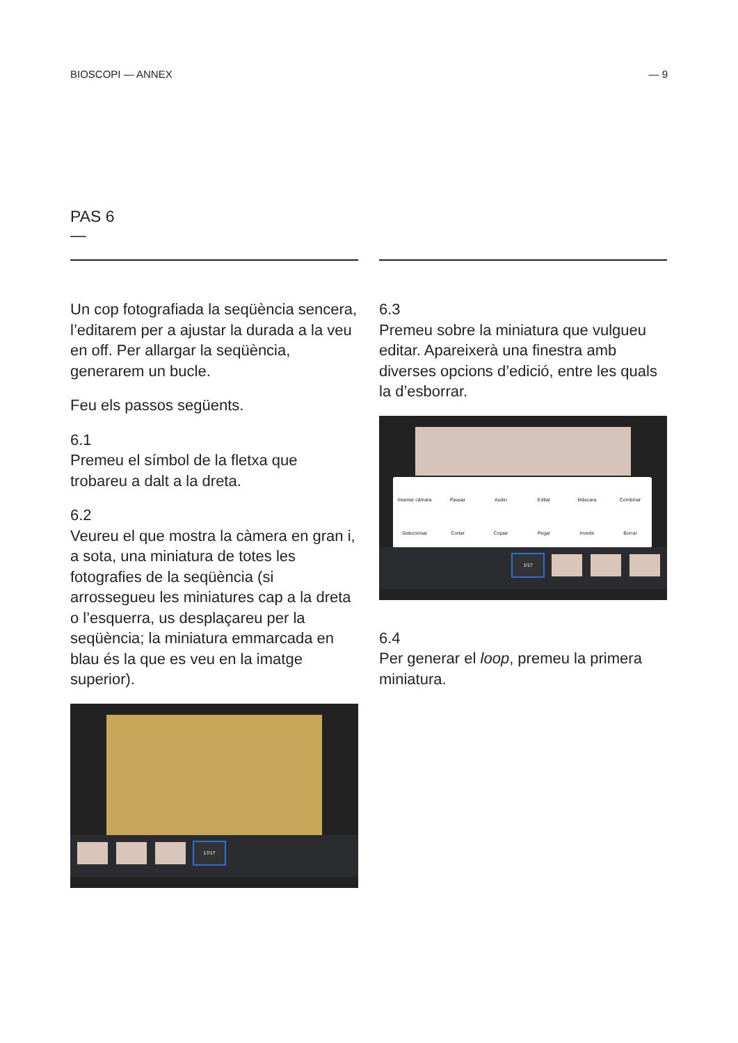BIOSCOPI — ANNEX — 9
PAS 6
—
Un cop fotografiada la seqüència sencera, l’editarem per a ajustar la durada a la veu en off. Per allargar la seqüència, generarem un bucle.
Feu els passos següents.
6.1
Premeu el símbol de la fletxa que trobareu a dalt a la dreta.
6.2
Veureu el que mostra la càmera en gran i, a sota, una miniatura de totes les fotografies de la seqüència (si arrossegueu les miniatures cap a la dreta o l’esquerra, us desplaçareu per la seqüència; la miniatura emmarcada en blau és la que es veu en la imatge superior).
17/17
6.3
Premeu sobre la miniatura que vulgueu editar. Apareixerà una finestra amb diverses opcions d’edició, entre les quals la d’esborrar.
Insertar cámara Pausar Audio Editar Máscara Combinar Seleccionar Cortar Copiar Pegar Invertir Borrar
1/17
6.4
Per generar el loop, premeu la primera miniatura.